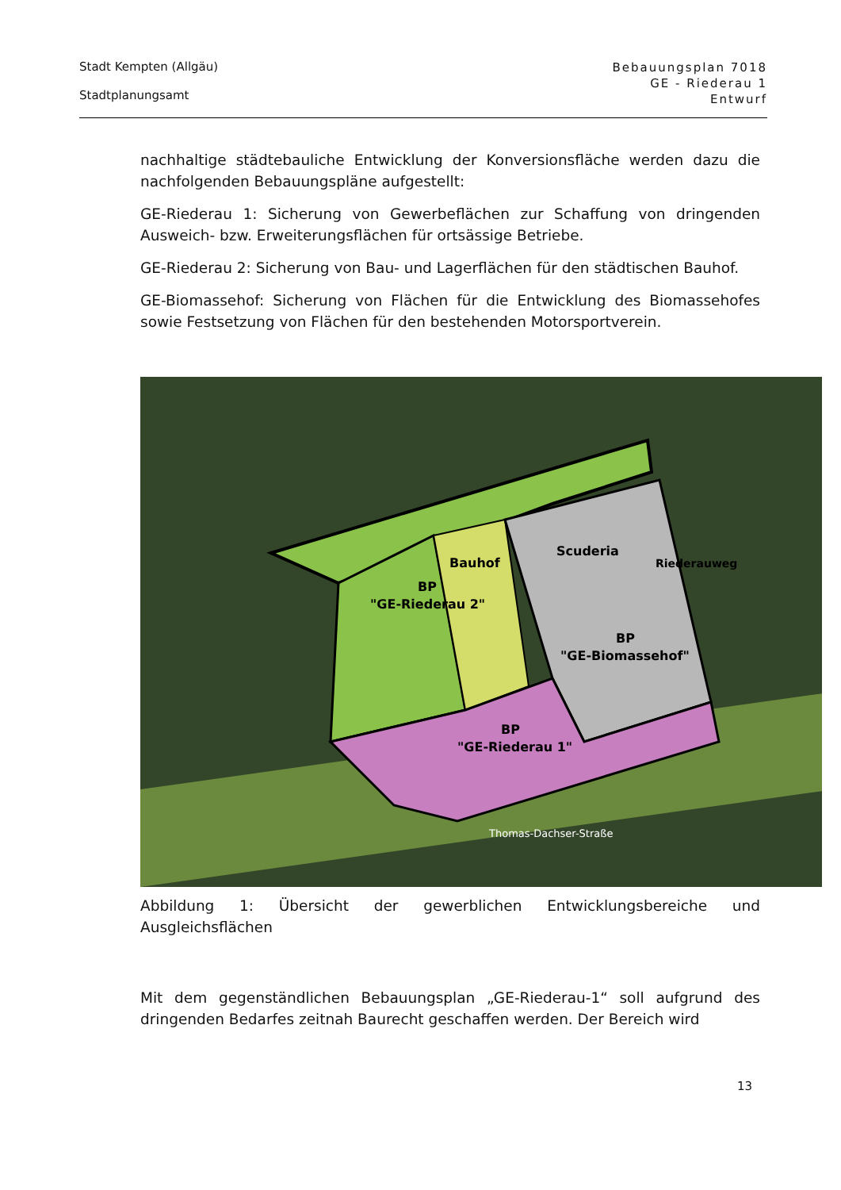Stadt Kempten (Allgäu)
Stadtplanungsamt
Bebauungsplan 7018
GE - Riederau 1
Entwurf
nachhaltige städtebauliche Entwicklung der Konversionsfläche werden dazu die nachfolgenden Bebauungspläne aufgestellt:
GE-Riederau 1: Sicherung von Gewerbeflächen zur Schaffung von dringenden Ausweich- bzw. Erweiterungsflächen für ortsässige Betriebe.
GE-Riederau 2: Sicherung von Bau- und Lagerflächen für den städtischen Bauhof.
GE-Biomassehof: Sicherung von Flächen für die Entwicklung des Biomassehofes sowie Festsetzung von Flächen für den bestehenden Motorsportverein.
BP
"GE-Riederau 2"
Bauhof
Scuderia
BP
"GE-Biomassehof"
Riederauweg
BP
"GE-Riederau 1"
Thomas-Dachser-Straße
Abbildung 1: Übersicht der gewerblichen Entwicklungsbereiche und Ausgleichsflächen
Mit dem gegenständlichen Bebauungsplan „GE-Riederau-1“ soll aufgrund des dringenden Bedarfes zeitnah Baurecht geschaffen werden. Der Bereich wird
13